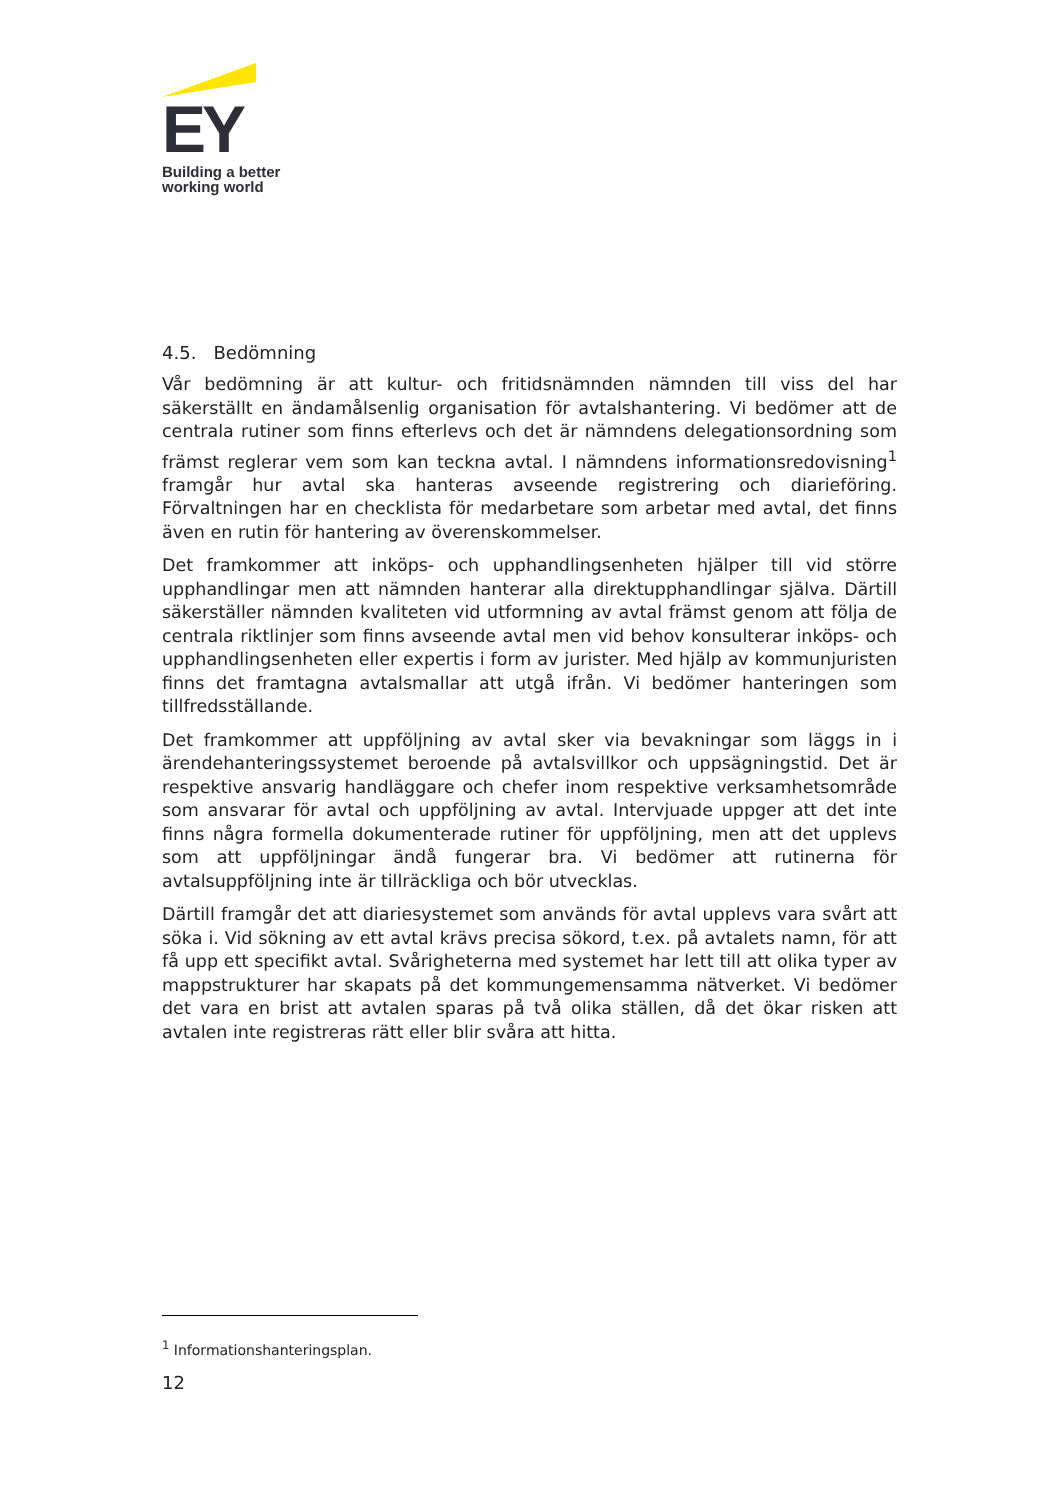EY
Building a better
working world
4.5. Bedömning
Vår bedömning är att kultur- och fritidsnämnden nämnden till viss del har säkerställt en ändamålsenlig organisation för avtalshantering. Vi bedömer att de centrala rutiner som finns efterlevs och det är nämndens delegationsordning som främst reglerar vem som kan teckna avtal. I nämndens informationsredovisning<sup>1</sup> framgår hur avtal ska hanteras avseende registrering och diarieföring. Förvaltningen har en checklista för medarbetare som arbetar med avtal, det finns även en rutin för hantering av överenskommelser.
Det framkommer att inköps- och upphandlingsenheten hjälper till vid större upphandlingar men att nämnden hanterar alla direktupphandlingar själva. Därtill säkerställer nämnden kvaliteten vid utformning av avtal främst genom att följa de centrala riktlinjer som finns avseende avtal men vid behov konsulterar inköps- och upphandlingsenheten eller expertis i form av jurister. Med hjälp av kommunjuristen finns det framtagna avtalsmallar att utgå ifrån. Vi bedömer hanteringen som tillfredsställande.
Det framkommer att uppföljning av avtal sker via bevakningar som läggs in i ärendehanteringssystemet beroende på avtalsvillkor och uppsägningstid. Det är respektive ansvarig handläggare och chefer inom respektive verksamhetsområde som ansvarar för avtal och uppföljning av avtal. Intervjuade uppger att det inte finns några formella dokumenterade rutiner för uppföljning, men att det upplevs som att uppföljningar ändå fungerar bra. Vi bedömer att rutinerna för avtalsuppföljning inte är tillräckliga och bör utvecklas.
Därtill framgår det att diariesystemet som används för avtal upplevs vara svårt att söka i. Vid sökning av ett avtal krävs precisa sökord, t.ex. på avtalets namn, för att få upp ett specifikt avtal. Svårigheterna med systemet har lett till att olika typer av mappstrukturer har skapats på det kommungemensamma nätverket. Vi bedömer det vara en brist att avtalen sparas på två olika ställen, då det ökar risken att avtalen inte registreras rätt eller blir svåra att hitta.
<sup>1</sup> Informationshanteringsplan.
12